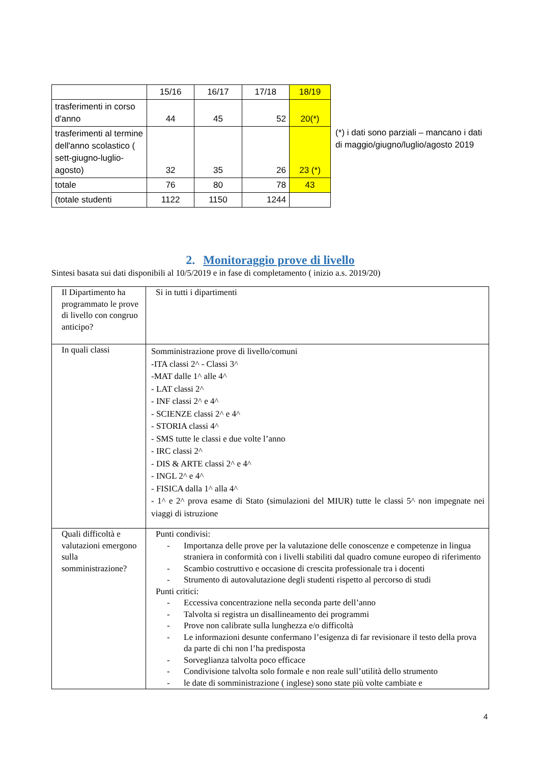| | 15/16 | 16/17 | 17/18 | 18/19 |
| trasferimenti in corso d'anno | 44 | 45 | 52 | 20(*) |
| trasferimenti al termine dell'anno scolastico ( sett-giugno-luglio- agosto) | 32 | 35 | 26 | 23 (*) |
| totale | 76 | 80 | 78 | 43 |
| (totale studenti | 1122 | 1150 | 1244 | |
(*) i dati sono parziali – mancano i dati di maggio/giugno/luglio/agosto 2019
2. Monitoraggio prove di livello
Sintesi basata sui dati disponibili al 10/5/2019 e in fase di completamento ( inizio a.s. 2019/20)
| Il Dipartimento ha programmato le prove di livello con congruo anticipo? | Si in tutti i dipartimenti |
| In quali classi | Somministrazione prove di livello/comuni -ITA classi 2^ - Classi 3^ -MAT dalle 1^ alle 4^ - LAT classi 2^ - INF classi 2^ e 4^ - SCIENZE classi 2^ e 4^ - STORIA classi 4^ - SMS tutte le classi e due volte l’anno - IRC classi 2^ - DIS & ARTE classi 2^ e 4^ - INGL 2^ e 4^ - FISICA dalla 1^ alla 4^ - 1^ e 2^ prova esame di Stato (simulazioni del MIUR) tutte le classi 5^ non impegnate nei viaggi di istruzione |
| Quali difficoltà e valutazioni emergono sulla somministrazione? | Punti condivisi: - Importanza delle prove per la valutazione delle conoscenze e competenze in lingua straniera in conformità con i livelli stabiliti dal quadro comune europeo di riferimento - Scambio costruttivo e occasione di crescita professionale tra i docenti - Strumento di autovalutazione degli studenti rispetto al percorso di studi Punti critici: - Eccessiva concentrazione nella seconda parte dell’anno - Talvolta si registra un disallineamento dei programmi - Prove non calibrate sulla lunghezza e/o difficoltà - Le informazioni desunte confermano l’esigenza di far revisionare il testo della prova da parte di chi non l’ha predisposta - Sorveglianza talvolta poco efficace - Condivisione talvolta solo formale e non reale sull’utilità dello strumento - le date di somministrazione ( inglese) sono state più volte cambiate e |
4